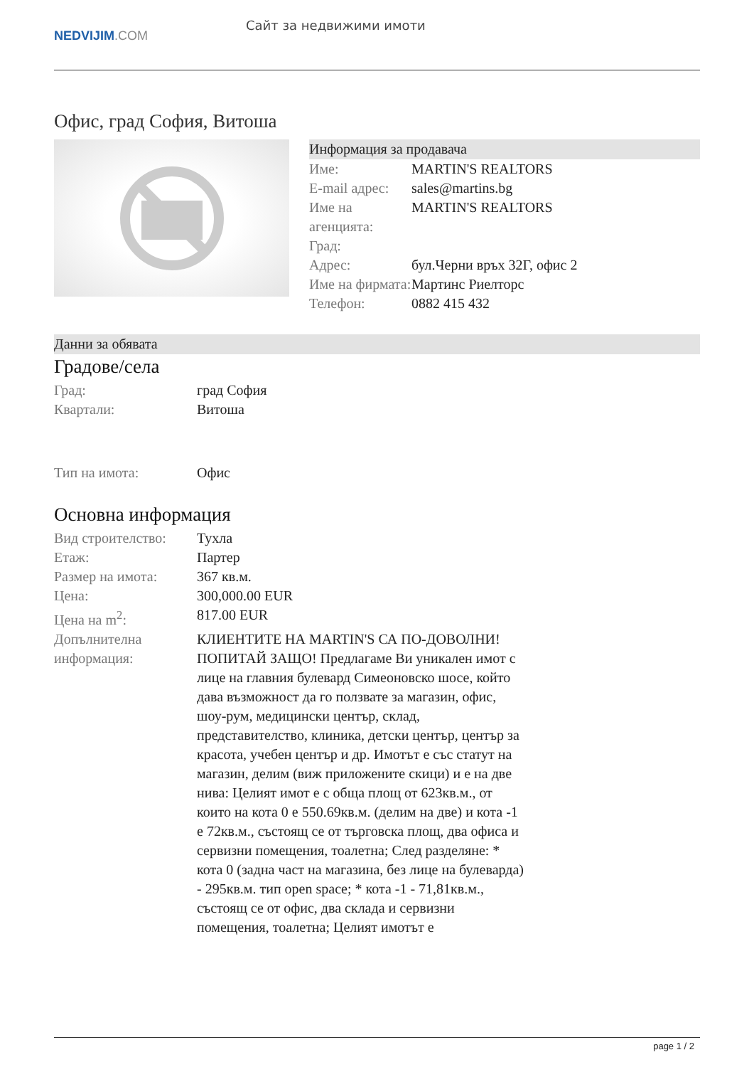NEDVIJIM.COM
Сайт за недвижими имоти
Офис, град София, Витоша
Информация за продавача
| Име: | MARTIN'S REALTORS |
| E-mail адрес: | sales@martins.bg |
| Име на агенцията: | MARTIN'S REALTORS |
| Град: | |
| Адрес: | бул.Черни връх 32Г, офис 2 |
| Име на фирмата: | Мартинс Риелторс |
| Телефон: | 0882 415 432 |
Данни за обявата
Градове/села
| Град: | град София |
| Квартали: | Витоша |
| Тип на имота: | Офис |
Основна информация
| Вид строителство: | Тухла |
| Етаж: | Партер |
| Размер на имота: | 367 кв.м. |
| Цена: | 300,000.00 EUR |
| Цена на m<sup>2</sup>: | 817.00 EUR |
| Допълнителна информация: | КЛИЕНТИТЕ НА MARTIN'S СА ПО-ДОВОЛНИ! ПОПИТАЙ ЗАЩО! Предлагаме Ви уникален имот с лице на главния булевард Симеоновско шосе, който дава възможност да го ползвате за магазин, офис, шоу-рум, медицински център, склад, представителство, клиника, детски център, център за красота, учебен център и др. Имотът е със статут на магазин, делим (виж приложените скици) и е на две нива: Целият имот е с обща площ от 623кв.м., от които на кота 0 е 550.69кв.м. (делим на две) и кота -1 е 72кв.м., състоящ се от търговска площ, два офиса и сервизни помещения, тоалетна; След разделяне: * кота 0 (задна част на магазина, без лице на булеварда) - 295кв.м. тип open space; * кота -1 - 71,81кв.м., състоящ се от офис, два склада и сервизни помещения, тоалетна; Целият имотът е |
page 1 / 2